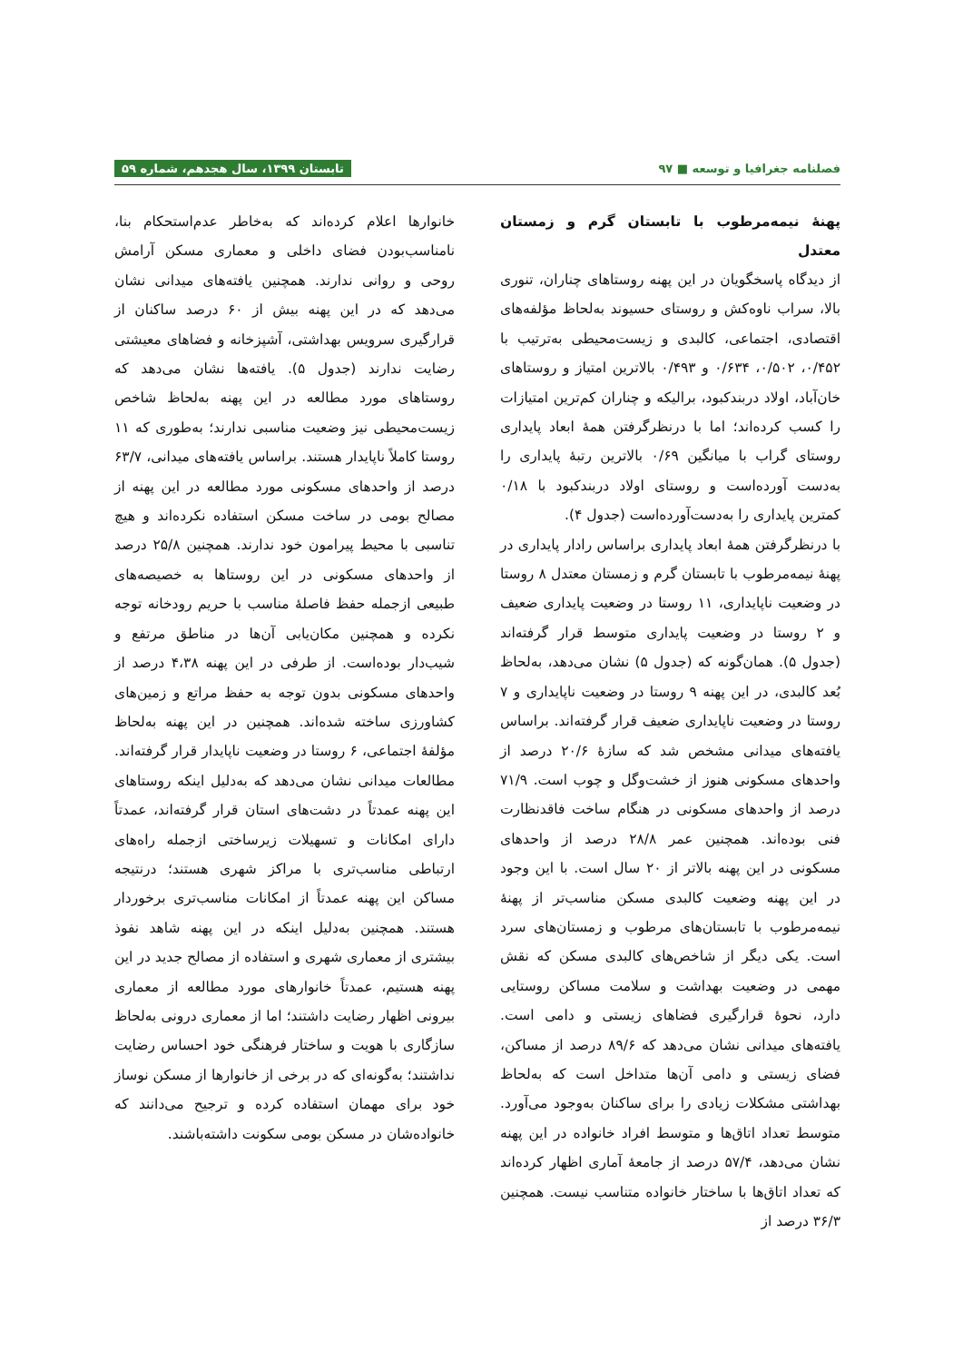فصلنامه جغرافیا و توسعه ■ ۹۷ تابستان ۱۳۹۹، سال هجدهم، شماره ۵۹
پهنهٔ نیمه‌مرطوب با تابستان گرم و زمستان معتدل
از دیدگاه پاسخگویان در این پهنه روستاهای چناران، تنوری بالا، سراب ناوه‌کش و روستای حسیوند به‌لحاظ مؤلفه‌های اقتصادی، اجتماعی، کالبدی و زیست‌محیطی به‌ترتیب با ۰/۴۵۲، ۰/۵۰۲، ۰/۶۳۴ و ۰/۴۹۳ بالاترین امتیاز و روستاهای خان‌آباد، اولاد دربندکبود، برالیکه و چناران کم‌ترین امتیازات را کسب کرده‌اند؛ اما با درنظرگرفتن همهٔ ابعاد پایداری روستای گراب با میانگین ۰/۶۹ بالاترین رتبهٔ پایداری را به‌دست آورده‌است و روستای اولاد دربندکبود با ۰/۱۸ کمترین پایداری را به‌دست‌آورده‌است (جدول ۴).
با درنظرگرفتن همهٔ ابعاد پایداری براساس رادار پایداری در پهنهٔ نیمه‌مرطوب با تابستان گرم و زمستان معتدل ۸ روستا در وضعیت ناپایداری، ۱۱ روستا در وضعیت پایداری ضعیف و ۲ روستا در وضعیت پایداری متوسط قرار گرفته‌اند (جدول ۵). همان‌گونه که (جدول ۵) نشان می‌دهد، به‌لحاظ بُعد کالبدی، در این پهنه ۹ روستا در وضعیت ناپایداری و ۷ روستا در وضعیت ناپایداری ضعیف قرار گرفته‌اند. براساس یافته‌های میدانی مشخص شد که سازهٔ ۲۰/۶ درصد از واحدهای مسکونی هنوز از خشت‌وگل و چوب است. ۷۱/۹ درصد از واحدهای مسکونی در هنگام ساخت فاقدنظارت فنی بوده‌اند. همچنین عمر ۲۸/۸ درصد از واحدهای مسکونی در این پهنه بالاتر از ۲۰ سال است. با این وجود در این پهنه وضعیت کالبدی مسکن مناسب‌تر از پهنهٔ نیمه‌مرطوب با تابستان‌های مرطوب و زمستان‌های سرد است. یکی دیگر از شاخص‌های کالبدی مسکن که نقش مهمی در وضعیت بهداشت و سلامت مساکن روستایی دارد، نحوهٔ قرارگیری فضاهای زیستی و دامی است. یافته‌های میدانی نشان می‌دهد که ۸۹/۶ درصد از مساکن، فضای زیستی و دامی آن‌ها متداخل است که به‌لحاظ بهداشتی مشکلات زیادی را برای ساکنان به‌وجود می‌آورد. متوسط تعداد اتاق‌ها و متوسط افراد خانواده در این پهنه نشان می‌دهد، ۵۷/۴ درصد از جامعهٔ آماری اظهار کرده‌اند که تعداد اتاق‌ها با ساختار خانواده متناسب نیست. همچنین ۳۶/۳ درصد از
خانوارها اعلام کرده‌اند که به‌خاطر عدم‌استحکام بنا، نامناسب‌بودن فضای داخلی و معماری مسکن آرامش روحی و روانی ندارند. همچنین یافته‌های میدانی نشان می‌دهد که در این پهنه بیش از ۶۰ درصد ساکنان از قرارگیری سرویس بهداشتی، آشپزخانه و فضاهای معیشتی رضایت ندارند (جدول ۵). یافته‌ها نشان می‌دهد که روستاهای مورد مطالعه در این پهنه به‌لحاظ شاخص زیست‌محیطی نیز وضعیت مناسبی ندارند؛ به‌طوری که ۱۱ روستا کاملاً ناپایدار هستند. براساس یافته‌های میدانی، ۶۳/۷ درصد از واحدهای مسکونی مورد مطالعه در این پهنه از مصالح بومی در ساخت مسکن استفاده نکرده‌اند و هیچ تناسبی با محیط پیرامون خود ندارند. همچنین ۲۵/۸ درصد از واحدهای مسکونی در این روستاها به خصیصه‌های طبیعی ازجمله حفظ فاصلهٔ مناسب با حریم رودخانه توجه نکرده و همچنین مکان‌یابی آن‌ها در مناطق مرتفع و شیب‌دار بوده‌است. از طرفی در این پهنه ۴،۳۸ درصد از واحدهای مسکونی بدون توجه به حفظ مراتع و زمین‌های کشاورزی ساخته شده‌اند. همچنین در این پهنه به‌لحاظ مؤلفهٔ اجتماعی، ۶ روستا در وضعیت ناپایدار قرار گرفته‌اند. مطالعات میدانی نشان می‌دهد که به‌دلیل اینکه روستاهای این پهنه عمدتاً در دشت‌های استان قرار گرفته‌اند، عمدتاً دارای امکانات و تسهیلات زیرساختی ازجمله راه‌های ارتباطی مناسب‌تری با مراکز شهری هستند؛ درنتیجه مساکن این پهنه عمدتاً از امکانات مناسب‌تری برخوردار هستند. همچنین به‌دلیل اینکه در این پهنه شاهد نفوذ بیشتری از معماری شهری و استفاده از مصالح جدید در این پهنه هستیم، عمدتاً خانوارهای مورد مطالعه از معماری بیرونی اظهار رضایت داشتند؛ اما از معماری درونی به‌لحاظ سازگاری با هویت و ساختار فرهنگی خود احساس رضایت نداشتند؛ به‌گونه‌ای که در برخی از خانوارها از مسکن نوساز خود برای مهمان استفاده کرده و ترجیح می‌دانند که خانواده‌شان در مسکن بومی سکونت داشته‌باشند.